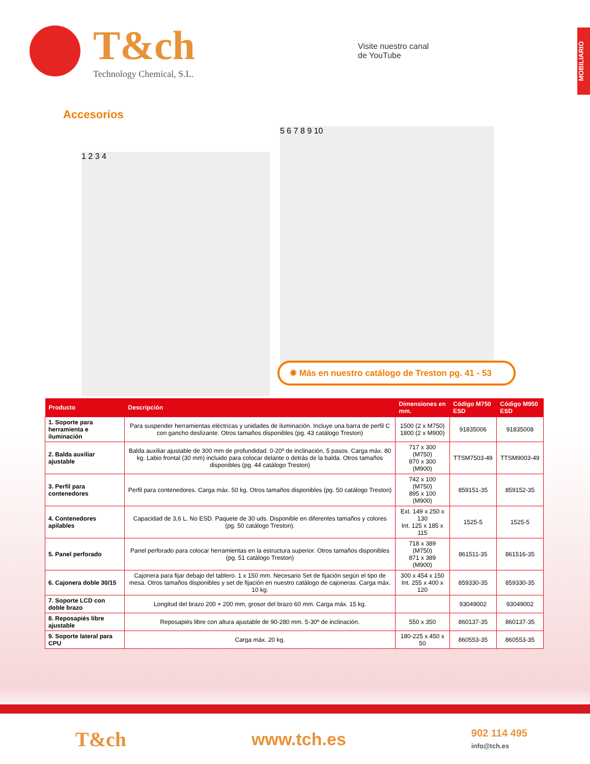MOBILIARIO
T&ch
Technology Chemical, S.L.
Visite nuestro canal
de YouTube
Accesorios
1 2 3 4
5 6 7 8 9 10
✹ Más en nuestro catálogo de Treston pg. 41 - 53
| Producto | Descripción | Dimensiones en mm. | Código M750 ESD | Código M950 ESD |
| --- | --- | --- | --- | --- |
| 1. Soporte para herramienta e iluminación | Para suspender herramientas eléctricas y unidades de iluminación. Incluye una barra de perfil C con gancho deslizante. Otros tamaños disponibles (pg. 43 catálogo Treston) | 1500 (2 x M750) 1800 (2 x M900) | 91835006 | 91835008 |
| 2. Balda auxiliar ajustable | Balda auxiliar ajustable de 300 mm de profundidad. 0-20º de inclinación, 5 pasos. Carga máx. 80 kg. Labio frontal (30 mm) incluido para colocar delante o detrás de la balda. Otros tamaños disponibles (pg. 44 catálogo Treston) | 717 x 300 (M750) 870 x 300 (M900) | TTSM7503-49 | TTSM9003-49 |
| 3. Perfil para contenedores | Perfil para contenedores. Carga máx. 50 kg. Otros tamaños disponibles (pg. 50 catálogo Treston) | 742 x 100 (M750) 895 x 100 (M900) | 859151-35 | 859152-35 |
| 4. Contenedores apilables | Capacidad de 3,6 L. No ESD. Paquete de 30 uds. Disponible en diferentes tamaños y colores (pg. 50 catálogo Treston). | Ext. 149 x 250 x 130 Int. 125 x 185 x 115 | 1525-5 | 1525-5 |
| 5. Panel perforado | Panel perforado para colocar herramientas en la estructura superior. Otros tamaños disponibles (pg. 51 catálogo Treston) | 718 x 389 (M750) 871 x 389 (M900) | 861511-35 | 861516-35 |
| 6. Cajonera doble 30/15 | Cajonera para fijar debajo del tablero. 1 x 150 mm. Necesario Set de fijación según el tipo de mesa. Otros tamaños disponibles y set de fijación en nuestro catálogo de cajoneras. Carga máx. 10 kg. | 300 x 454 x 150 Int. 255 x 400 x 120 | 859330-35 | 859330-35 |
| 7. Soporte LCD con doble brazo | Longitud del brazo 200 + 200 mm, grosor del brazo 60 mm. Carga máx. 15 kg. | | 93049002 | 93049002 |
| 8. Reposapiés libre ajustable | Reposapiés libre con altura ajustable de 90-280 mm. 5-30º de inclinación. | 550 x 350 | 860137-35 | 860137-35 |
| 9. Soporte lateral para CPU | Carga máx. 20 kg. | 180-225 x 450 x 50 | 860553-35 | 860553-35 |
T&ch
www.tch.es
902 114 495
info@tch.es